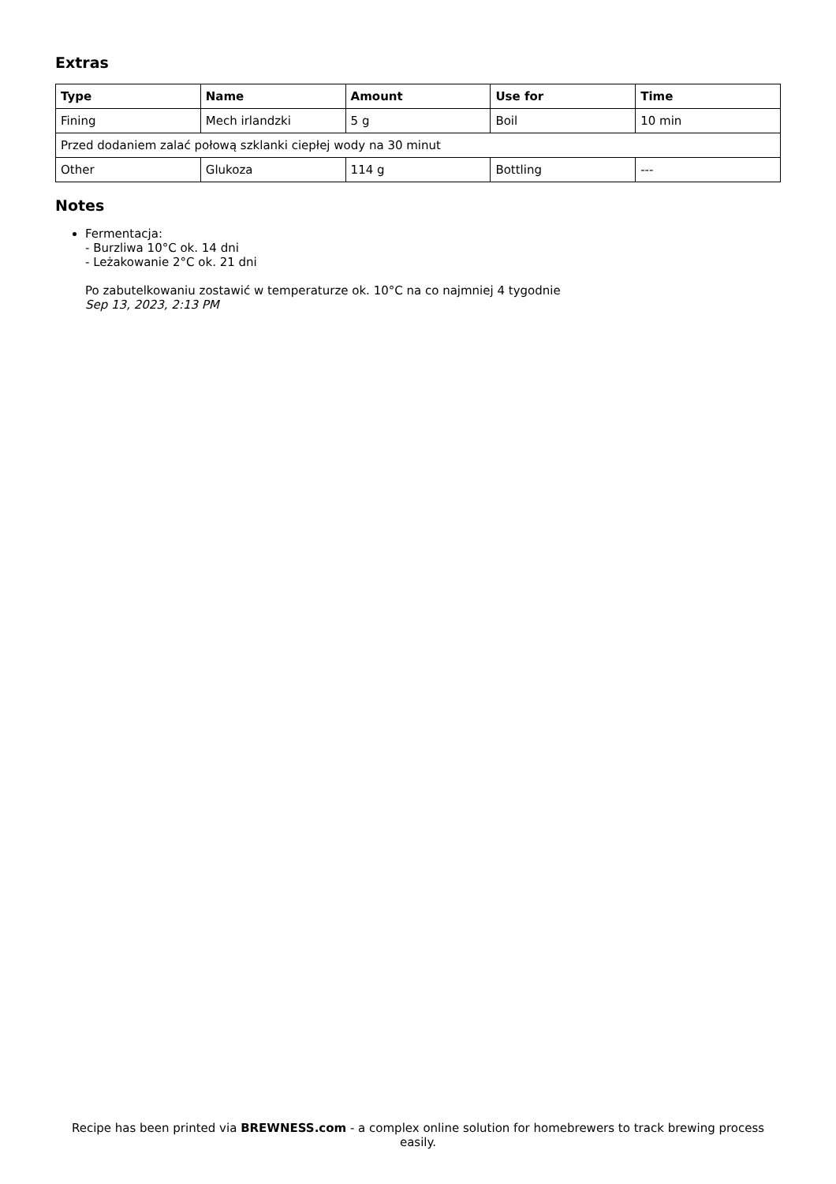Extras
| Type | Name | Amount | Use for | Time |
| --- | --- | --- | --- | --- |
| Fining | Mech irlandzki | 5 g | Boil | 10 min |
| Przed dodaniem zalać połową szklanki ciepłej wody na 30 minut | | | | |
| Other | Glukoza | 114 g | Bottling | --- |
Notes
Fermentacja:
- Burzliwa 10°C ok. 14 dni
- Leżakowanie 2°C ok. 21 dni
Po zabutelkowaniu zostawić w temperaturze ok. 10°C na co najmniej 4 tygodnie
Sep 13, 2023, 2:13 PM
Recipe has been printed via BREWNESS.com - a complex online solution for homebrewers to track brewing process easily.